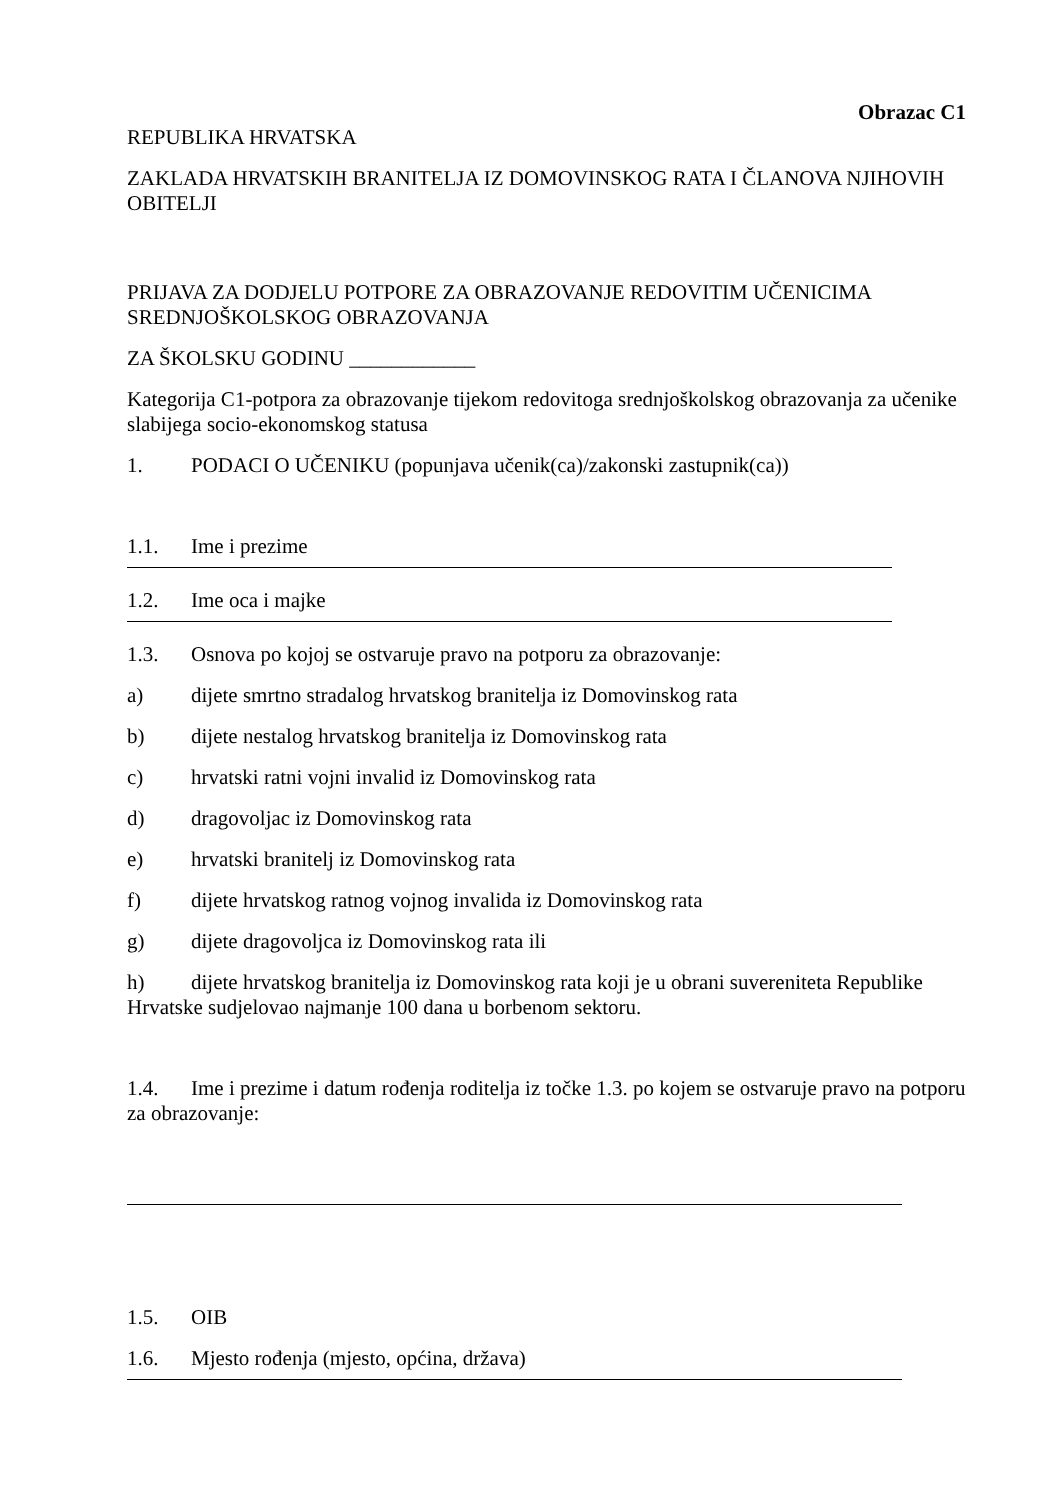Obrazac C1
REPUBLIKA HRVATSKA
ZAKLADA HRVATSKIH BRANITELJA IZ DOMOVINSKOG RATA I ČLANOVA NJIHOVIH OBITELJI
PRIJAVA ZA DODJELU POTPORE ZA OBRAZOVANJE REDOVITIM UČENICIMA SREDNJOŠKOLSKOG OBRAZOVANJA
ZA ŠKOLSKU GODINU ____________
Kategorija C1-potpora za obrazovanje tijekom redovitoga srednjoškolskog obrazovanja za učenike slabijega socio-ekonomskog statusa
1. PODACI O UČENIKU (popunjava učenik(ca)/zakonski zastupnik(ca))
1.1. Ime i prezime
1.2. Ime oca i majke
1.3. Osnova po kojoj se ostvaruje pravo na potporu za obrazovanje:
a) dijete smrtno stradalog hrvatskog branitelja iz Domovinskog rata
b) dijete nestalog hrvatskog branitelja iz Domovinskog rata
c) hrvatski ratni vojni invalid iz Domovinskog rata
d) dragovoljac iz Domovinskog rata
e) hrvatski branitelj iz Domovinskog rata
f) dijete hrvatskog ratnog vojnog invalida iz Domovinskog rata
g) dijete dragovoljca iz Domovinskog rata ili
h) dijete hrvatskog branitelja iz Domovinskog rata koji je u obrani suvereniteta Republike Hrvatske sudjelovao najmanje 100 dana u borbenom sektoru.
1.4. Ime i prezime i datum rođenja roditelja iz točke 1.3. po kojem se ostvaruje pravo na potporu za obrazovanje:
1.5. OIB
1.6. Mjesto rođenja (mjesto, općina, država)